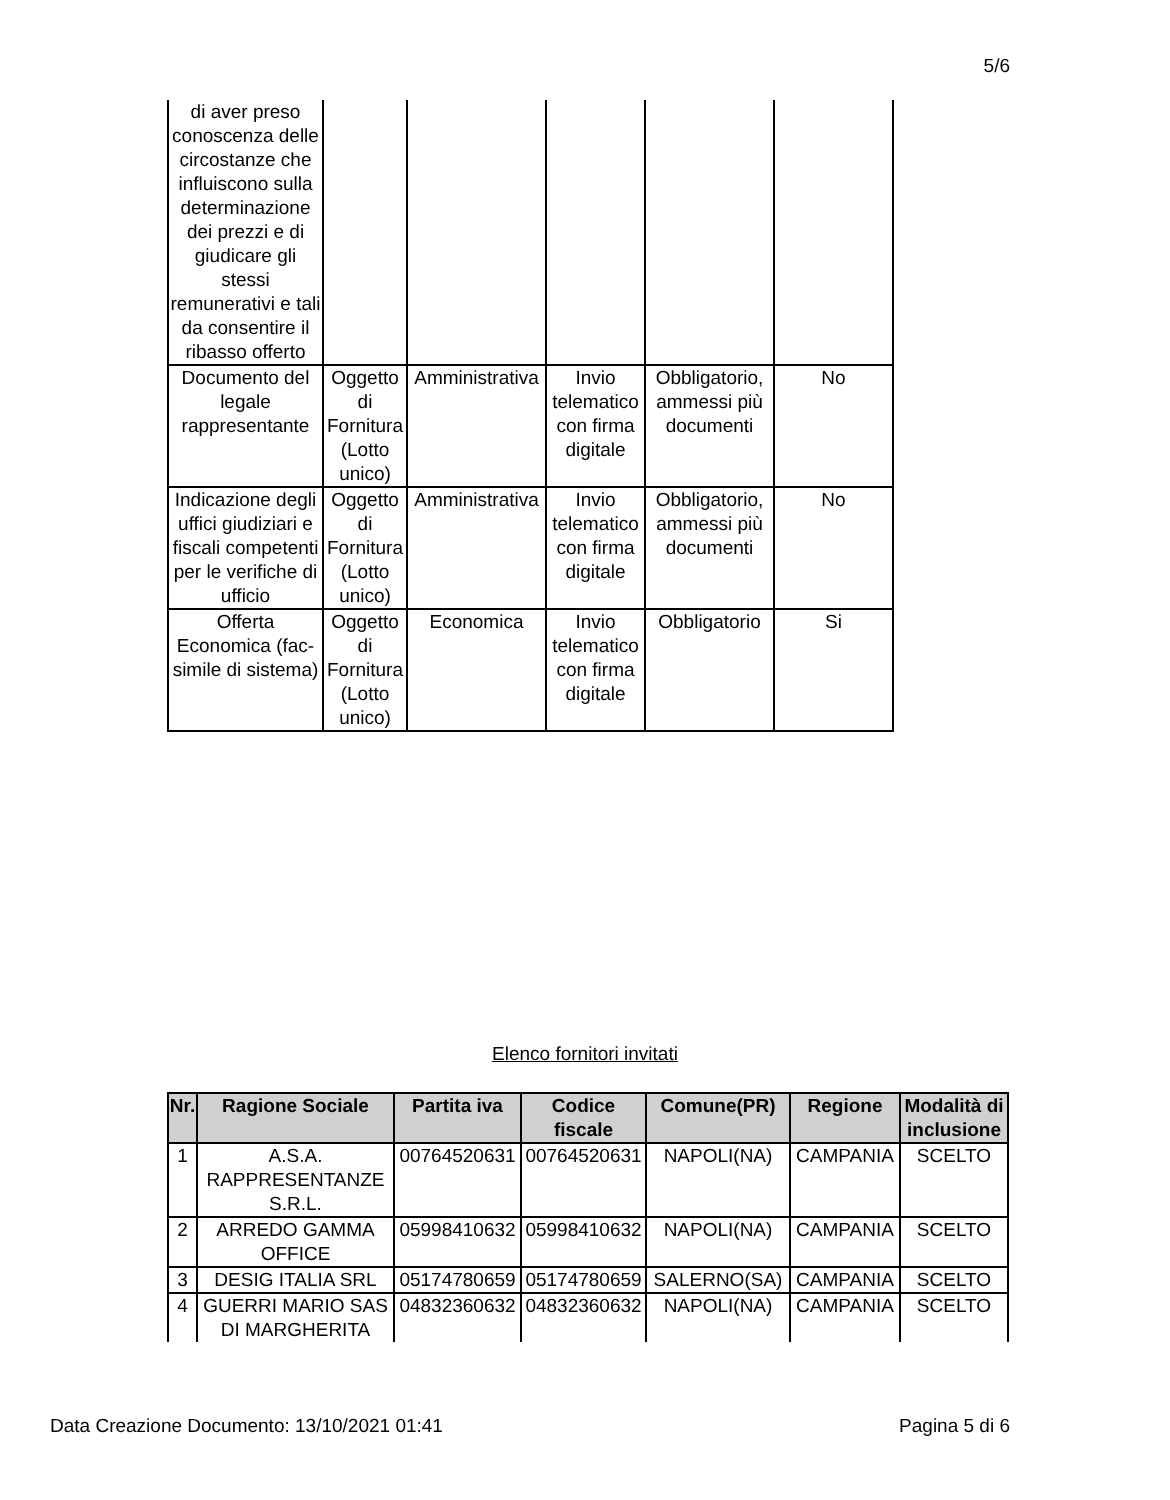5/6
| di aver preso conoscenza delle circostanze che influiscono sulla determinazione dei prezzi e di giudicare gli stessi remunerativi e tali da consentire il ribasso offerto | | | | | |
| Documento del legale rappresentante | Oggetto di Fornitura (Lotto unico) | Amministrativa | Invio telematico con firma digitale | Obbligatorio, ammessi più documenti | No |
| Indicazione degli uffici giudiziari e fiscali competenti per le verifiche di ufficio | Oggetto di Fornitura (Lotto unico) | Amministrativa | Invio telematico con firma digitale | Obbligatorio, ammessi più documenti | No |
| Offerta Economica (fac-simile di sistema) | Oggetto di Fornitura (Lotto unico) | Economica | Invio telematico con firma digitale | Obbligatorio | Si |
Elenco fornitori invitati
| Nr. | Ragione Sociale | Partita iva | Codice fiscale | Comune(PR) | Regione | Modalità di inclusione |
| --- | --- | --- | --- | --- | --- | --- |
| 1 | A.S.A. RAPPRESENTANZE S.R.L. | 00764520631 | 00764520631 | NAPOLI(NA) | CAMPANIA | SCELTO |
| 2 | ARREDO GAMMA OFFICE | 05998410632 | 05998410632 | NAPOLI(NA) | CAMPANIA | SCELTO |
| 3 | DESIG ITALIA SRL | 05174780659 | 05174780659 | SALERNO(SA) | CAMPANIA | SCELTO |
| 4 | GUERRI MARIO SAS DI MARGHERITA | 04832360632 | 04832360632 | NAPOLI(NA) | CAMPANIA | SCELTO |
Data Creazione Documento: 13/10/2021 01:41 Pagina 5 di 6